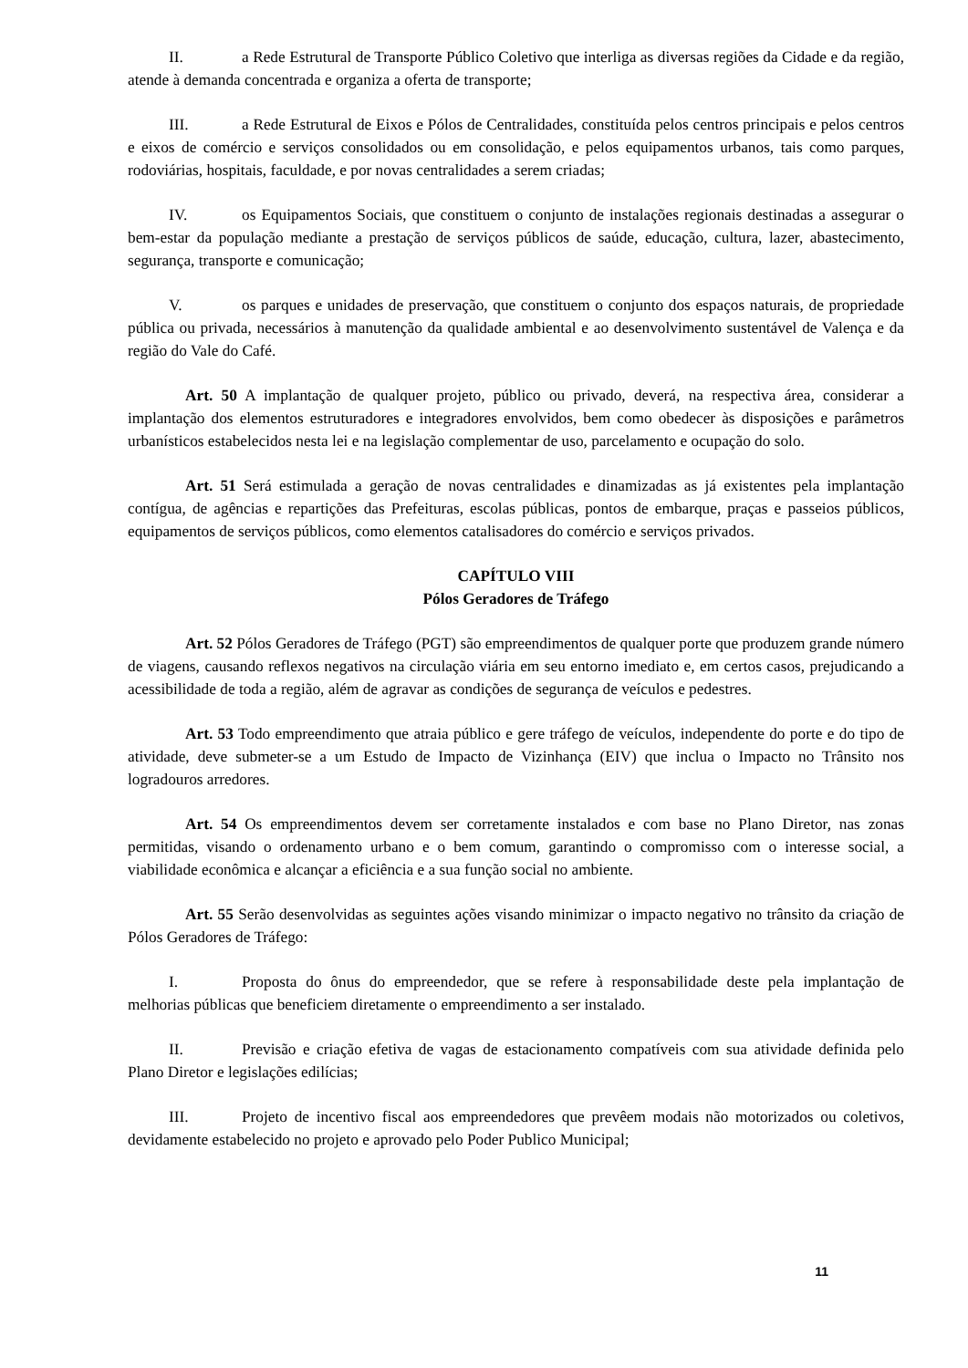II. a Rede Estrutural de Transporte Público Coletivo que interliga as diversas regiões da Cidade e da região, atende à demanda concentrada e organiza a oferta de transporte;
III. a Rede Estrutural de Eixos e Pólos de Centralidades, constituída pelos centros principais e pelos centros e eixos de comércio e serviços consolidados ou em consolidação, e pelos equipamentos urbanos, tais como parques, rodoviárias, hospitais, faculdade, e por novas centralidades a serem criadas;
IV. os Equipamentos Sociais, que constituem o conjunto de instalações regionais destinadas a assegurar o bem-estar da população mediante a prestação de serviços públicos de saúde, educação, cultura, lazer, abastecimento, segurança, transporte e comunicação;
V. os parques e unidades de preservação, que constituem o conjunto dos espaços naturais, de propriedade pública ou privada, necessários à manutenção da qualidade ambiental e ao desenvolvimento sustentável de Valença e da região do Vale do Café.
Art. 50 A implantação de qualquer projeto, público ou privado, deverá, na respectiva área, considerar a implantação dos elementos estruturadores e integradores envolvidos, bem como obedecer às disposições e parâmetros urbanísticos estabelecidos nesta lei e na legislação complementar de uso, parcelamento e ocupação do solo.
Art. 51 Será estimulada a geração de novas centralidades e dinamizadas as já existentes pela implantação contígua, de agências e repartições das Prefeituras, escolas públicas, pontos de embarque, praças e passeios públicos, equipamentos de serviços públicos, como elementos catalisadores do comércio e serviços privados.
CAPÍTULO VIII
Pólos Geradores de Tráfego
Art. 52 Pólos Geradores de Tráfego (PGT) são empreendimentos de qualquer porte que produzem grande número de viagens, causando reflexos negativos na circulação viária em seu entorno imediato e, em certos casos, prejudicando a acessibilidade de toda a região, além de agravar as condições de segurança de veículos e pedestres.
Art. 53 Todo empreendimento que atraia público e gere tráfego de veículos, independente do porte e do tipo de atividade, deve submeter-se a um Estudo de Impacto de Vizinhança (EIV) que inclua o Impacto no Trânsito nos logradouros arredores.
Art. 54 Os empreendimentos devem ser corretamente instalados e com base no Plano Diretor, nas zonas permitidas, visando o ordenamento urbano e o bem comum, garantindo o compromisso com o interesse social, a viabilidade econômica e alcançar a eficiência e a sua função social no ambiente.
Art. 55 Serão desenvolvidas as seguintes ações visando minimizar o impacto negativo no trânsito da criação de Pólos Geradores de Tráfego:
I. Proposta do ônus do empreendedor, que se refere à responsabilidade deste pela implantação de melhorias públicas que beneficiem diretamente o empreendimento a ser instalado.
II. Previsão e criação efetiva de vagas de estacionamento compatíveis com sua atividade definida pelo Plano Diretor e legislações edilícias;
III. Projeto de incentivo fiscal aos empreendedores que prevêem modais não motorizados ou coletivos, devidamente estabelecido no projeto e aprovado pelo Poder Publico Municipal;
11